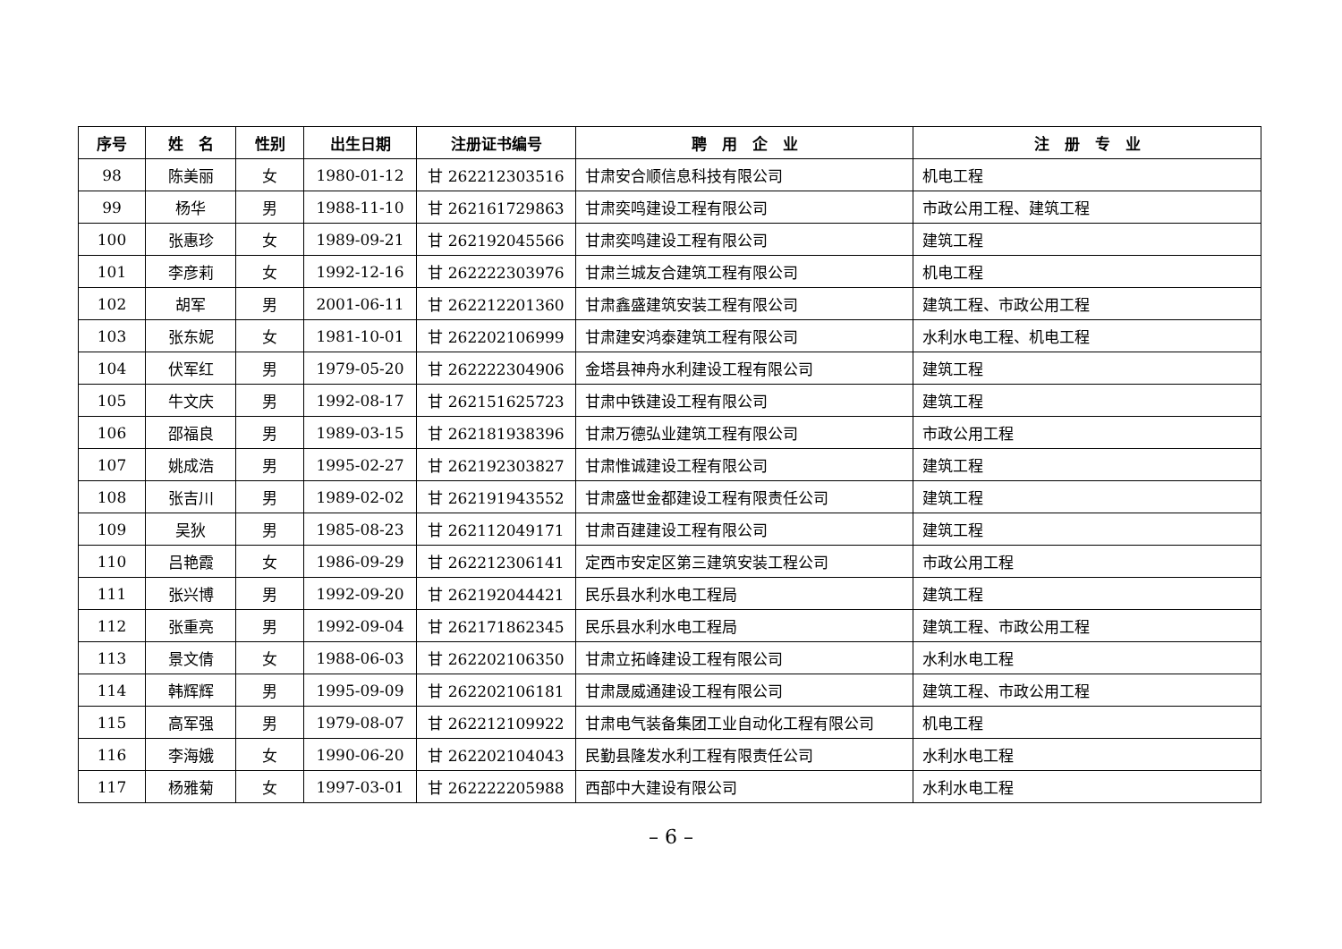| 序号 | 姓 名 | 性别 | 出生日期 | 注册证书编号 | 聘 用 企 业 | 注 册 专 业 |
| --- | --- | --- | --- | --- | --- | --- |
| 98 | 陈美丽 | 女 | 1980-01-12 | 甘 262212303516 | 甘肃安合顺信息科技有限公司 | 机电工程 |
| 99 | 杨华 | 男 | 1988-11-10 | 甘 262161729863 | 甘肃奕鸣建设工程有限公司 | 市政公用工程、建筑工程 |
| 100 | 张惠珍 | 女 | 1989-09-21 | 甘 262192045566 | 甘肃奕鸣建设工程有限公司 | 建筑工程 |
| 101 | 李彦莉 | 女 | 1992-12-16 | 甘 262222303976 | 甘肃兰城友合建筑工程有限公司 | 机电工程 |
| 102 | 胡军 | 男 | 2001-06-11 | 甘 262212201360 | 甘肃鑫盛建筑安装工程有限公司 | 建筑工程、市政公用工程 |
| 103 | 张东妮 | 女 | 1981-10-01 | 甘 262202106999 | 甘肃建安鸿泰建筑工程有限公司 | 水利水电工程、机电工程 |
| 104 | 伏军红 | 男 | 1979-05-20 | 甘 262222304906 | 金塔县神舟水利建设工程有限公司 | 建筑工程 |
| 105 | 牛文庆 | 男 | 1992-08-17 | 甘 262151625723 | 甘肃中铁建设工程有限公司 | 建筑工程 |
| 106 | 邵福良 | 男 | 1989-03-15 | 甘 262181938396 | 甘肃万德弘业建筑工程有限公司 | 市政公用工程 |
| 107 | 姚成浩 | 男 | 1995-02-27 | 甘 262192303827 | 甘肃惟诚建设工程有限公司 | 建筑工程 |
| 108 | 张吉川 | 男 | 1989-02-02 | 甘 262191943552 | 甘肃盛世金都建设工程有限责任公司 | 建筑工程 |
| 109 | 吴狄 | 男 | 1985-08-23 | 甘 262112049171 | 甘肃百建建设工程有限公司 | 建筑工程 |
| 110 | 吕艳霞 | 女 | 1986-09-29 | 甘 262212306141 | 定西市安定区第三建筑安装工程公司 | 市政公用工程 |
| 111 | 张兴博 | 男 | 1992-09-20 | 甘 262192044421 | 民乐县水利水电工程局 | 建筑工程 |
| 112 | 张重亮 | 男 | 1992-09-04 | 甘 262171862345 | 民乐县水利水电工程局 | 建筑工程、市政公用工程 |
| 113 | 景文倩 | 女 | 1988-06-03 | 甘 262202106350 | 甘肃立拓峰建设工程有限公司 | 水利水电工程 |
| 114 | 韩辉辉 | 男 | 1995-09-09 | 甘 262202106181 | 甘肃晟威通建设工程有限公司 | 建筑工程、市政公用工程 |
| 115 | 高军强 | 男 | 1979-08-07 | 甘 262212109922 | 甘肃电气装备集团工业自动化工程有限公司 | 机电工程 |
| 116 | 李海娥 | 女 | 1990-06-20 | 甘 262202104043 | 民勤县隆发水利工程有限责任公司 | 水利水电工程 |
| 117 | 杨雅菊 | 女 | 1997-03-01 | 甘 262222205988 | 西部中大建设有限公司 | 水利水电工程 |
– 6 –